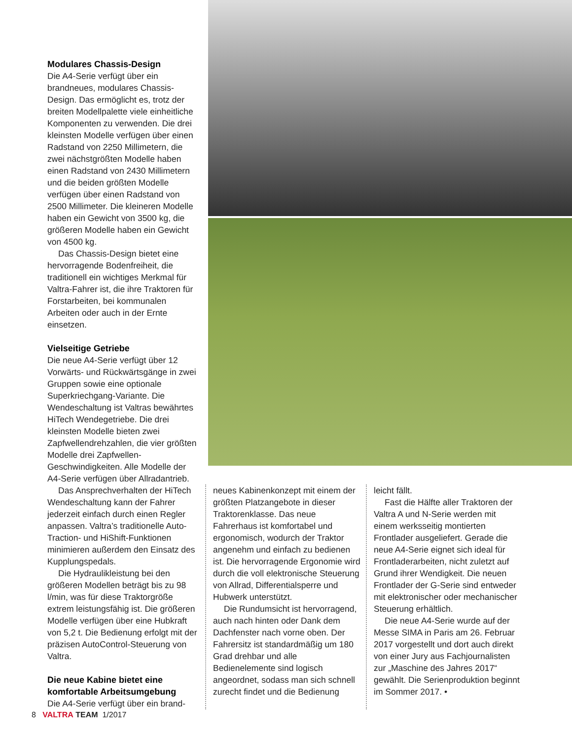Modulares Chassis-Design
Die A4-Serie verfügt über ein brandneues, modulares Chassis-Design. Das ermöglicht es, trotz der breiten Modellpalette viele einheitliche Komponenten zu verwenden. Die drei kleinsten Modelle verfügen über einen Radstand von 2250 Millimetern, die zwei nächstgrößten Modelle haben einen Radstand von 2430 Millimetern und die beiden größten Modelle verfügen über einen Radstand von 2500 Millimeter. Die kleineren Modelle haben ein Gewicht von 3500 kg, die größeren Modelle haben ein Gewicht von 4500 kg.
Das Chassis-Design bietet eine hervorragende Bodenfreiheit, die traditionell ein wichtiges Merkmal für Valtra-Fahrer ist, die ihre Traktoren für Forstarbeiten, bei kommunalen Arbeiten oder auch in der Ernte einsetzen.
Vielseitige Getriebe
Die neue A4-Serie verfügt über 12 Vorwärts- und Rückwärtsgänge in zwei Gruppen sowie eine optionale Superkriechgang-Variante. Die Wendeschaltung ist Valtras bewährtes HiTech Wendegetriebe. Die drei kleinsten Modelle bieten zwei Zapfwellendrehzahlen, die vier größten Modelle drei Zapfwellen-Geschwindigkeiten. Alle Modelle der A4-Serie verfügen über Allradantrieb.
Das Ansprechverhalten der HiTech Wendeschaltung kann der Fahrer jederzeit einfach durch einen Regler anpassen. Valtra’s traditionelle Auto-Traction- und HiShift-Funktionen minimieren außerdem den Einsatz des Kupplungspedals.
Die Hydraulikleistung bei den größeren Modellen beträgt bis zu 98 l/min, was für diese Traktorgröße extrem leistungsfähig ist. Die größeren Modelle verfügen über eine Hubkraft von 5,2 t. Die Bedienung erfolgt mit der präzisen AutoControl-Steuerung von Valtra.
Die neue Kabine bietet eine komfortable Arbeitsumgebung
Die A4-Serie verfügt über ein brand-
neues Kabinenkonzept mit einem der größten Platzangebote in dieser Traktorenklasse. Das neue Fahrerhaus ist komfortabel und ergonomisch, wodurch der Traktor angenehm und einfach zu bedienen ist. Die hervorragende Ergonomie wird durch die voll elektronische Steuerung von Allrad, Differentialsperre und Hubwerk unterstützt.
Die Rundumsicht ist hervorragend, auch nach hinten oder Dank dem Dachfenster nach vorne oben. Der Fahrersitz ist standardmäßig um 180 Grad drehbar und alle Bedienelemente sind logisch angeordnet, sodass man sich schnell zurecht findet und die Bedienung
leicht fällt.
Fast die Hälfte aller Traktoren der Valtra A und N-Serie werden mit einem werksseitig montierten Frontlader ausgeliefert. Gerade die neue A4-Serie eignet sich ideal für Frontladerarbeiten, nicht zuletzt auf Grund ihrer Wendigkeit. Die neuen Frontlader der G-Serie sind entweder mit elektronischer oder mechanischer Steuerung erhältlich.
Die neue A4-Serie wurde auf der Messe SIMA in Paris am 26. Februar 2017 vorgestellt und dort auch direkt von einer Jury aus Fachjournalisten zur „Maschine des Jahres 2017“ gewählt. Die Serienproduktion beginnt im Sommer 2017. •
8 VALTRA TEAM 1/2017